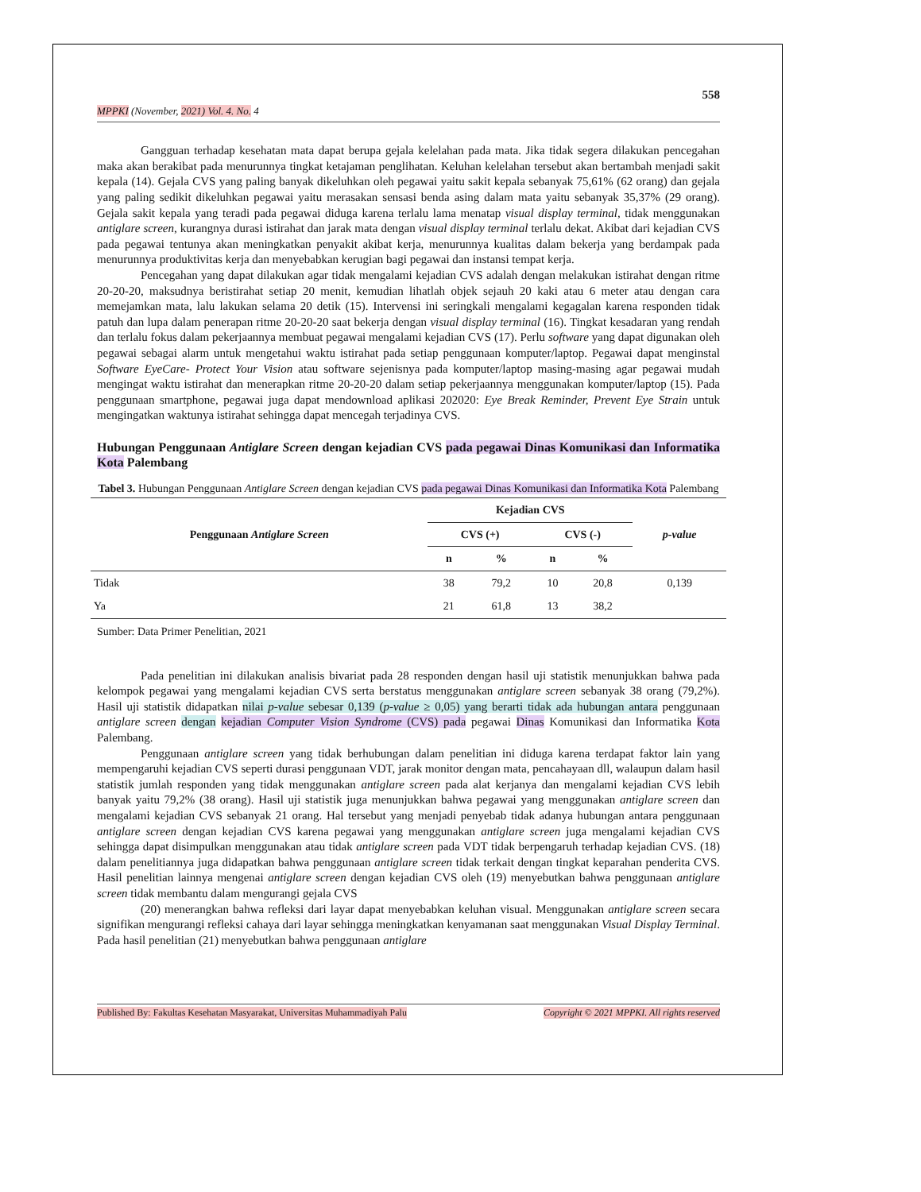558
MPPKI (November, 2021) Vol. 4. No. 4
Gangguan terhadap kesehatan mata dapat berupa gejala kelelahan pada mata. Jika tidak segera dilakukan pencegahan maka akan berakibat pada menurunnya tingkat ketajaman penglihatan. Keluhan kelelahan tersebut akan bertambah menjadi sakit kepala (14). Gejala CVS yang paling banyak dikeluhkan oleh pegawai yaitu sakit kepala sebanyak 75,61% (62 orang) dan gejala yang paling sedikit dikeluhkan pegawai yaitu merasakan sensasi benda asing dalam mata yaitu sebanyak 35,37% (29 orang). Gejala sakit kepala yang teradi pada pegawai diduga karena terlalu lama menatap visual display terminal, tidak menggunakan antiglare screen, kurangnya durasi istirahat dan jarak mata dengan visual display terminal terlalu dekat. Akibat dari kejadian CVS pada pegawai tentunya akan meningkatkan penyakit akibat kerja, menurunnya kualitas dalam bekerja yang berdampak pada menurunnya produktivitas kerja dan menyebabkan kerugian bagi pegawai dan instansi tempat kerja.
Pencegahan yang dapat dilakukan agar tidak mengalami kejadian CVS adalah dengan melakukan istirahat dengan ritme 20-20-20, maksudnya beristirahat setiap 20 menit, kemudian lihatlah objek sejauh 20 kaki atau 6 meter atau dengan cara memejamkan mata, lalu lakukan selama 20 detik (15). Intervensi ini seringkali mengalami kegagalan karena responden tidak patuh dan lupa dalam penerapan ritme 20-20-20 saat bekerja dengan visual display terminal (16). Tingkat kesadaran yang rendah dan terlalu fokus dalam pekerjaannya membuat pegawai mengalami kejadian CVS (17). Perlu software yang dapat digunakan oleh pegawai sebagai alarm untuk mengetahui waktu istirahat pada setiap penggunaan komputer/laptop. Pegawai dapat menginstal Software EyeCare- Protect Your Vision atau software sejenisnya pada komputer/laptop masing-masing agar pegawai mudah mengingat waktu istirahat dan menerapkan ritme 20-20-20 dalam setiap pekerjaannya menggunakan komputer/laptop (15). Pada penggunaan smartphone, pegawai juga dapat mendownload aplikasi 202020: Eye Break Reminder, Prevent Eye Strain untuk mengingatkan waktunya istirahat sehingga dapat mencegah terjadinya CVS.
Hubungan Penggunaan Antiglare Screen dengan kejadian CVS pada pegawai Dinas Komunikasi dan Informatika Kota Palembang
Tabel 3. Hubungan Penggunaan Antiglare Screen dengan kejadian CVS pada pegawai Dinas Komunikasi dan Informatika Kota Palembang
| Penggunaan Antiglare Screen | Kejadian CVS | | | | p-value |
| --- | --- | --- | --- | --- | --- |
| | CVS (+) | | CVS (-) | | |
| | n | % | n | % | |
| Tidak | 38 | 79,2 | 10 | 20,8 | 0,139 |
| Ya | 21 | 61,8 | 13 | 38,2 | |
Sumber: Data Primer Penelitian, 2021
Pada penelitian ini dilakukan analisis bivariat pada 28 responden dengan hasil uji statistik menunjukkan bahwa pada kelompok pegawai yang mengalami kejadian CVS serta berstatus menggunakan antiglare screen sebanyak 38 orang (79,2%). Hasil uji statistik didapatkan nilai p-value sebesar 0,139 (p-value ≥ 0,05) yang berarti tidak ada hubungan antara penggunaan antiglare screen dengan kejadian Computer Vision Syndrome (CVS) pada pegawai Dinas Komunikasi dan Informatika Kota Palembang.
Penggunaan antiglare screen yang tidak berhubungan dalam penelitian ini diduga karena terdapat faktor lain yang mempengaruhi kejadian CVS seperti durasi penggunaan VDT, jarak monitor dengan mata, pencahayaan dll, walaupun dalam hasil statistik jumlah responden yang tidak menggunakan antiglare screen pada alat kerjanya dan mengalami kejadian CVS lebih banyak yaitu 79,2% (38 orang). Hasil uji statistik juga menunjukkan bahwa pegawai yang menggunakan antiglare screen dan mengalami kejadian CVS sebanyak 21 orang. Hal tersebut yang menjadi penyebab tidak adanya hubungan antara penggunaan antiglare screen dengan kejadian CVS karena pegawai yang menggunakan antiglare screen juga mengalami kejadian CVS sehingga dapat disimpulkan menggunakan atau tidak antiglare screen pada VDT tidak berpengaruh terhadap kejadian CVS. (18) dalam penelitiannya juga didapatkan bahwa penggunaan antiglare screen tidak terkait dengan tingkat keparahan penderita CVS. Hasil penelitian lainnya mengenai antiglare screen dengan kejadian CVS oleh (19) menyebutkan bahwa penggunaan antiglare screen tidak membantu dalam mengurangi gejala CVS
(20) menerangkan bahwa refleksi dari layar dapat menyebabkan keluhan visual. Menggunakan antiglare screen secara signifikan mengurangi refleksi cahaya dari layar sehingga meningkatkan kenyamanan saat menggunakan Visual Display Terminal. Pada hasil penelitian (21) menyebutkan bahwa penggunaan antiglare
Published By: Fakultas Kesehatan Masyarakat, Universitas Muhammadiyah Palu Copyright © 2021 MPPKI. All rights reserved